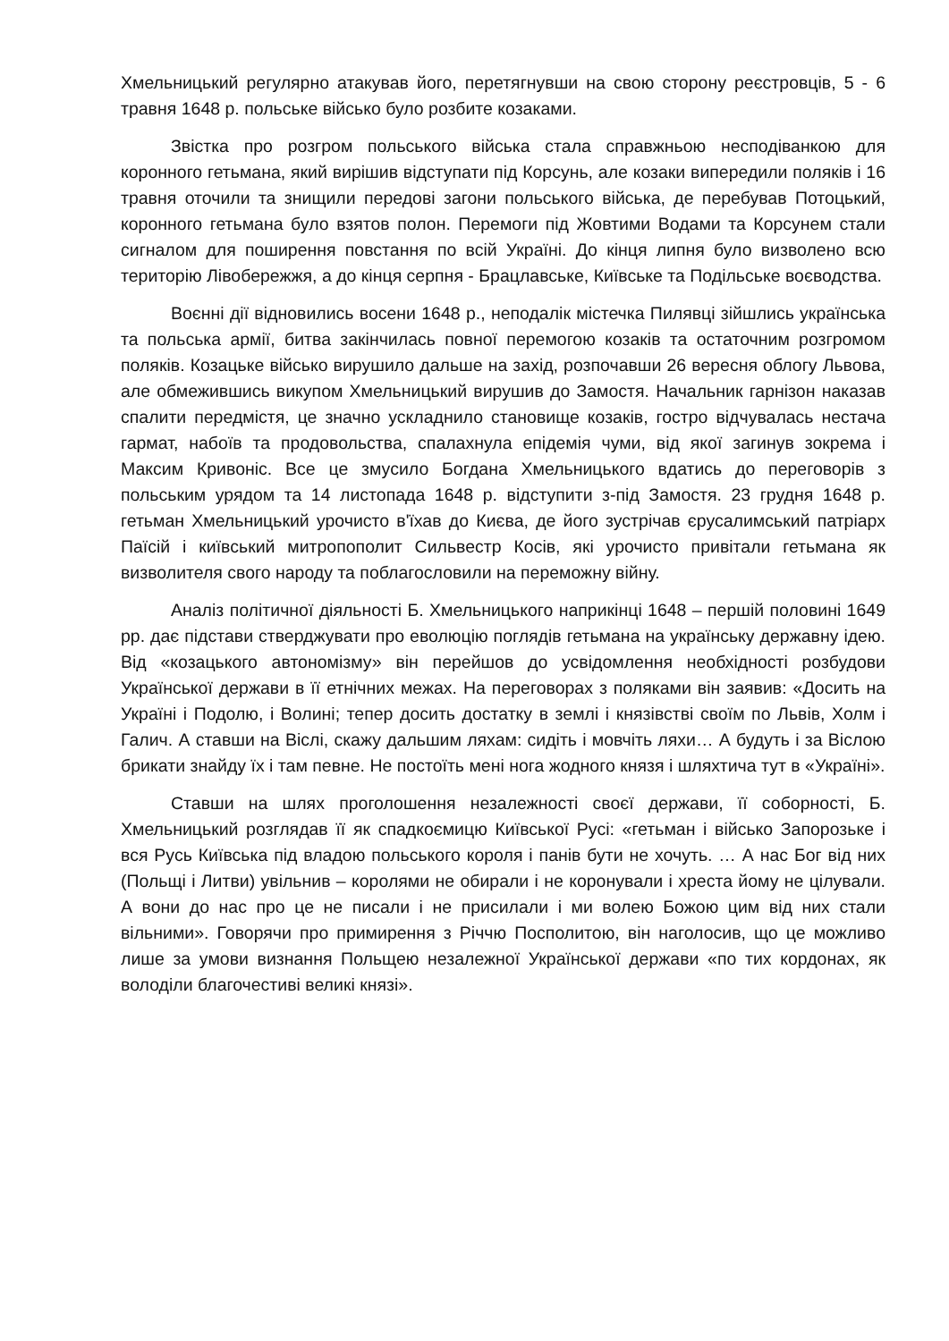Хмельницький регулярно атакував його, перетягнувши на свою сторону реєстровців, 5 - 6 травня 1648 р. польське військо було розбите козаками.
Звістка про розгром польського війська стала справжньою несподіванкою для коронного гетьмана, який вирішив відступати під Корсунь, але козаки випередили поляків і 16 травня оточили та знищили передові загони польського війська, де перебував Потоцький, коронного гетьмана було взятов полон. Перемоги під Жовтими Водами та Корсунем стали сигналом для поширення повстання по всій Україні. До кінця липня було визволено всю територію Лівобережжя, а до кінця серпня - Брацлавське, Київське та Подільське воєводства.
Воєнні дії відновились восени 1648 р., неподалік містечка Пилявці зійшлись українська та польська армії, битва закінчилась повної перемогою козаків та остаточним розгромом поляків. Козацьке військо вирушило дальше на захід, розпочавши 26 вересня облогу Львова, але обмежившись викупом Хмельницький вирушив до Замостя. Начальник гарнізон наказав спалити передмістя, це значно ускладнило становище козаків, гостро відчувалась нестача гармат, набоїв та продовольства, спалахнула епідемія чуми, від якої загинув зокрема і Максим Кривоніс. Все це змусило Богдана Хмельницького вдатись до переговорів з польським урядом та 14 листопада 1648 р. відступити з-під Замостя. 23 грудня 1648 р. гетьман Хмельницький урочисто в'їхав до Києва, де його зустрічав єрусалимський патріарх Паїсій і київський митропополит Сильвестр Косів, які урочисто привітали гетьмана як визволителя свого народу та поблагословили на переможну війну.
Аналіз політичної діяльності Б. Хмельницького наприкінці 1648 – першій половині 1649 рр. дає підстави стверджувати про еволюцію поглядів гетьмана на українську державну ідею. Від «козацького автономізму» він перейшов до усвідомлення необхідності розбудови Української держави в її етнічних межах. На переговорах з поляками він заявив: «Досить на Україні і Подолю, і Волині; тепер досить достатку в землі і князівстві своїм по Львів, Холм і Галич. А ставши на Віслі, скажу дальшим ляхам: сидіть і мовчіть ляхи… А будуть і за Віслою брикати знайду їх і там певне. Не постоїть мені нога жодного князя і шляхтича тут в «Україні».
Ставши на шлях проголошення незалежності своєї держави, її соборності, Б. Хмельницький розглядав її як спадкоємицю Київської Русі: «гетьман і військо Запорозьке і вся Русь Київська під владою польського короля і панів бути не хочуть. … А нас Бог від них (Польщі і Литви) увільнив – королями не обирали і не коронували і хреста йому не цілували. А вони до нас про це не писали і не присилали і ми волею Божою цим від них стали вільними». Говорячи про примирення з Річчю Посполитою, він наголосив, що це можливо лише за умови визнання Польщею незалежної Української держави «по тих кордонах, як володіли благочестиві великі князі».